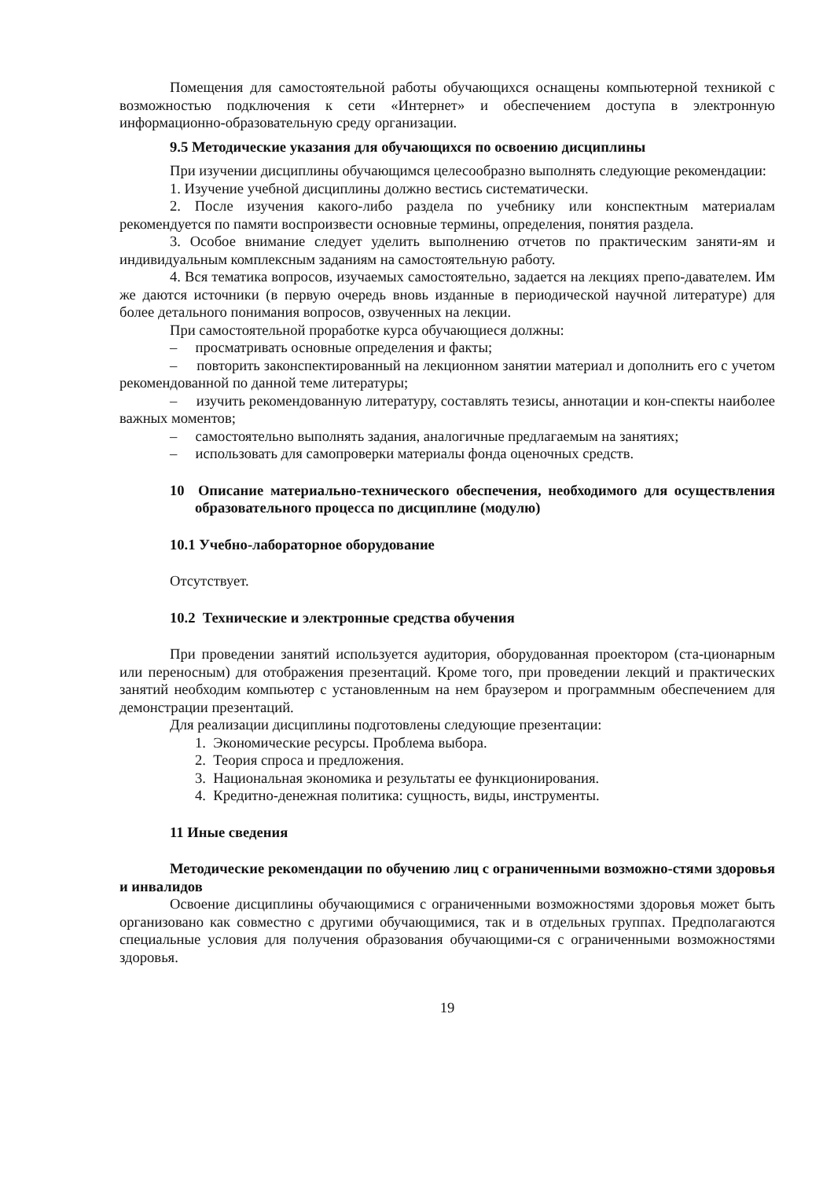Помещения для самостоятельной работы обучающихся оснащены компьютерной техникой с возможностью подключения к сети «Интернет» и обеспечением доступа в электронную информационно-образовательную среду организации.
9.5 Методические указания для обучающихся по освоению дисциплины
При изучении дисциплины обучающимся целесообразно выполнять следующие рекомендации:
1. Изучение учебной дисциплины должно вестись систематически.
2. После изучения какого-либо раздела по учебнику или конспектным материалам рекомендуется по памяти воспроизвести основные термины, определения, понятия раздела.
3. Особое внимание следует уделить выполнению отчетов по практическим заняти-ям и индивидуальным комплексным заданиям на самостоятельную работу.
4. Вся тематика вопросов, изучаемых самостоятельно, задается на лекциях препо-давателем. Им же даются источники (в первую очередь вновь изданные в периодической научной литературе) для более детального понимания вопросов, озвученных на лекции.
При самостоятельной проработке курса обучающиеся должны:
– просматривать основные определения и факты;
– повторить законспектированный на лекционном занятии материал и дополнить его с учетом рекомендованной по данной теме литературы;
– изучить рекомендованную литературу, составлять тезисы, аннотации и кон-спекты наиболее важных моментов;
– самостоятельно выполнять задания, аналогичные предлагаемым на занятиях;
– использовать для самопроверки материалы фонда оценочных средств.
10 Описание материально-технического обеспечения, необходимого для осуществления образовательного процесса по дисциплине (модулю)
10.1 Учебно-лабораторное оборудование
Отсутствует.
10.2 Технические и электронные средства обучения
При проведении занятий используется аудитория, оборудованная проектором (ста-ционарным или переносным) для отображения презентаций. Кроме того, при проведении лекций и практических занятий необходим компьютер с установленным на нем браузером и программным обеспечением для демонстрации презентаций.
Для реализации дисциплины подготовлены следующие презентации:
1. Экономические ресурсы. Проблема выбора.
2. Теория спроса и предложения.
3. Национальная экономика и результаты ее функционирования.
4. Кредитно-денежная политика: сущность, виды, инструменты.
11 Иные сведения
Методические рекомендации по обучению лиц с ограниченными возможно-стями здоровья и инвалидов
Освоение дисциплины обучающимися с ограниченными возможностями здоровья может быть организовано как совместно с другими обучающимися, так и в отдельных группах. Предполагаются специальные условия для получения образования обучающими-ся с ограниченными возможностями здоровья.
19